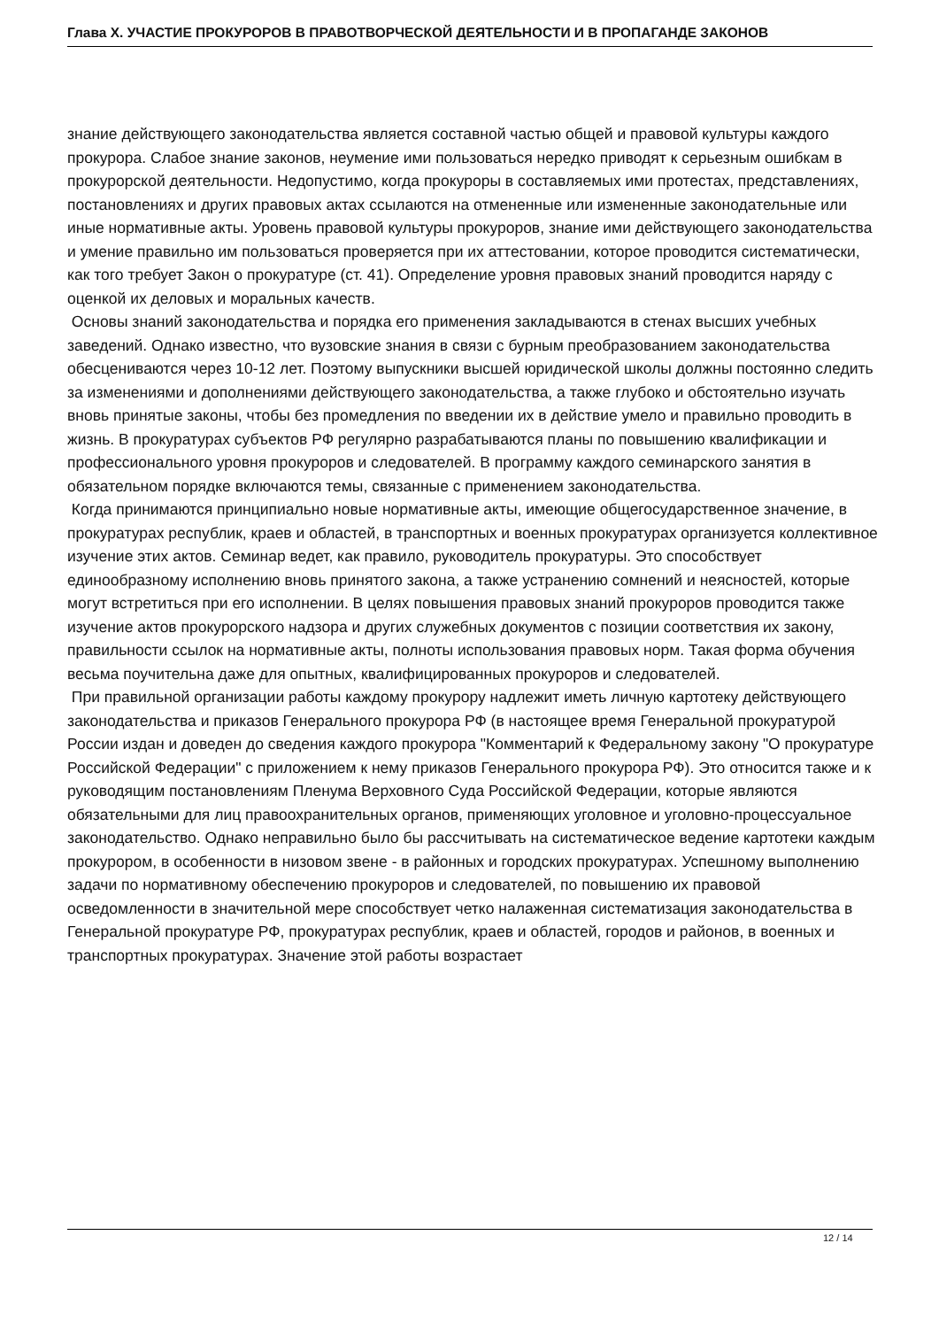Глава X. УЧАСТИЕ ПРОКУРОРОВ В ПРАВОТВОРЧЕСКОЙ ДЕЯТЕЛЬНОСТИ И В ПРОПАГАНДЕ ЗАКОНОВ
знание действующего законодательства является составной частью общей и правовой культуры каждого прокурора. Слабое знание законов, неумение ими пользоваться нередко приводят к серьезным ошибкам в прокурорской деятельности. Недопустимо, когда прокуроры в составляемых ими протестах, представлениях, постановлениях и других правовых актах ссылаются на отмененные или измененные законодательные или иные нормативные акты. Уровень правовой культуры прокуроров, знание ими действующего законодательства и умение правильно им пользоваться проверяется при их аттестовании, которое проводится систематически, как того требует Закон о прокуратуре (ст. 41). Определение уровня правовых знаний проводится наряду с оценкой их деловых и моральных качеств.
Основы знаний законодательства и порядка его применения закладываются в стенах высших учебных заведений. Однако известно, что вузовские знания в связи с бурным преобразованием законодательства обесцениваются через 10-12 лет. Поэтому выпускники высшей юридической школы должны постоянно следить за изменениями и дополнениями действующего законодательства, а также глубоко и обстоятельно изучать вновь принятые законы, чтобы без промедления по введении их в действие умело и правильно проводить в жизнь. В прокуратурах субъектов РФ регулярно разрабатываются планы по повышению квалификации и профессионального уровня прокуроров и следователей. В программу каждого семинарского занятия в обязательном порядке включаются темы, связанные с применением законодательства.
Когда принимаются принципиально новые нормативные акты, имеющие общегосударственное значение, в прокуратурах республик, краев и областей, в транспортных и военных прокуратурах организуется коллективное изучение этих актов. Семинар ведет, как правило, руководитель прокуратуры. Это способствует единообразному исполнению вновь принятого закона, а также устранению сомнений и неясностей, которые могут встретиться при его исполнении. В целях повышения правовых знаний прокуроров проводится также изучение актов прокурорского надзора и других служебных документов с позиции соответствия их закону, правильности ссылок на нормативные акты, полноты использования правовых норм. Такая форма обучения весьма поучительна даже для опытных, квалифицированных прокуроров и следователей.
При правильной организации работы каждому прокурору надлежит иметь личную картотеку действующего законодательства и приказов Генерального прокурора РФ (в настоящее время Генеральной прокуратурой России издан и доведен до сведения каждого прокурора "Комментарий к Федеральному закону "О прокуратуре Российской Федерации" с приложением к нему приказов Генерального прокурора РФ). Это относится также и к руководящим постановлениям Пленума Верховного Суда Российской Федерации, которые являются обязательными для лиц правоохранительных органов, применяющих уголовное и уголовно-процессуальное законодательство. Однако неправильно было бы рассчитывать на систематическое ведение картотеки каждым прокурором, в особенности в низовом звене - в районных и городских прокуратурах. Успешному выполнению задачи по нормативному обеспечению прокуроров и следователей, по повышению их правовой осведомленности в значительной мере способствует четко налаженная систематизация законодательства в Генеральной прокуратуре РФ, прокуратурах республик, краев и областей, городов и районов, в военных и транспортных прокуратурах. Значение этой работы возрастает
12 / 14